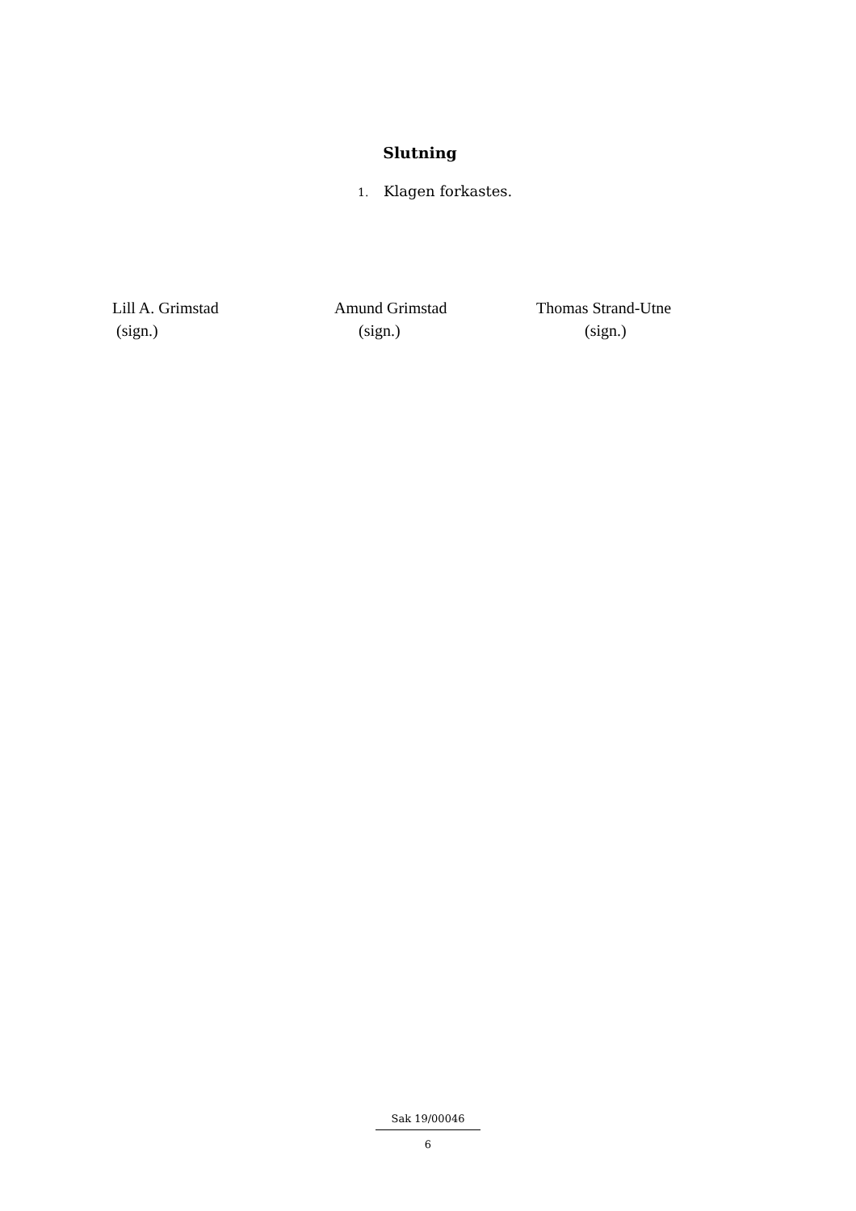Slutning
1. Klagen forkastes.
Lill A. Grimstad
(sign.)
Amund Grimstad
(sign.)
Thomas Strand-Utne
(sign.)
Sak 19/00046
6